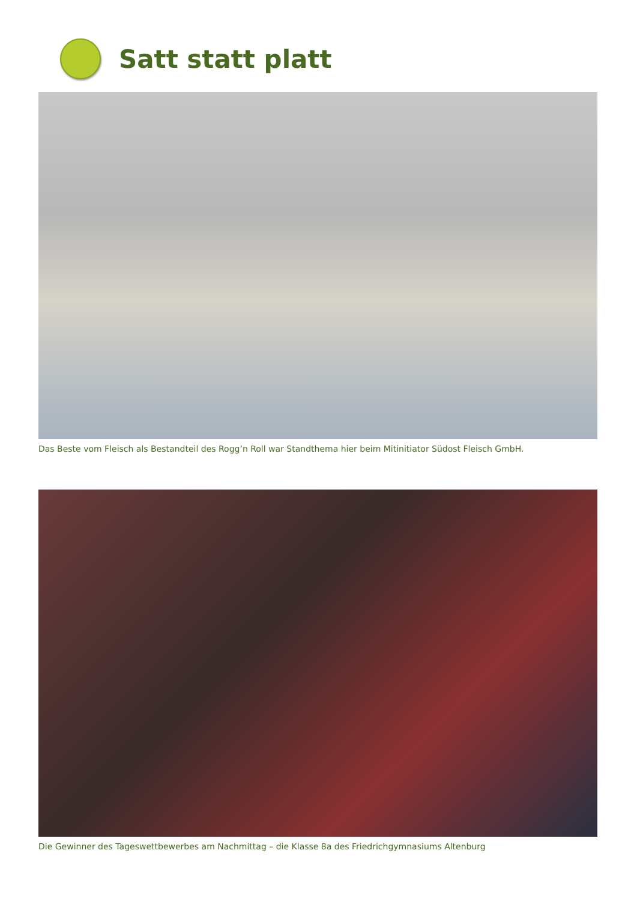Satt statt platt
Das Beste vom Fleisch als Bestandteil des Rogg’n Roll war Standthema hier beim Mitinitiator Südost Fleisch GmbH.
Die Gewinner des Tageswettbewerbes am Nachmittag – die Klasse 8a des Friedrichgymnasiums Altenburg